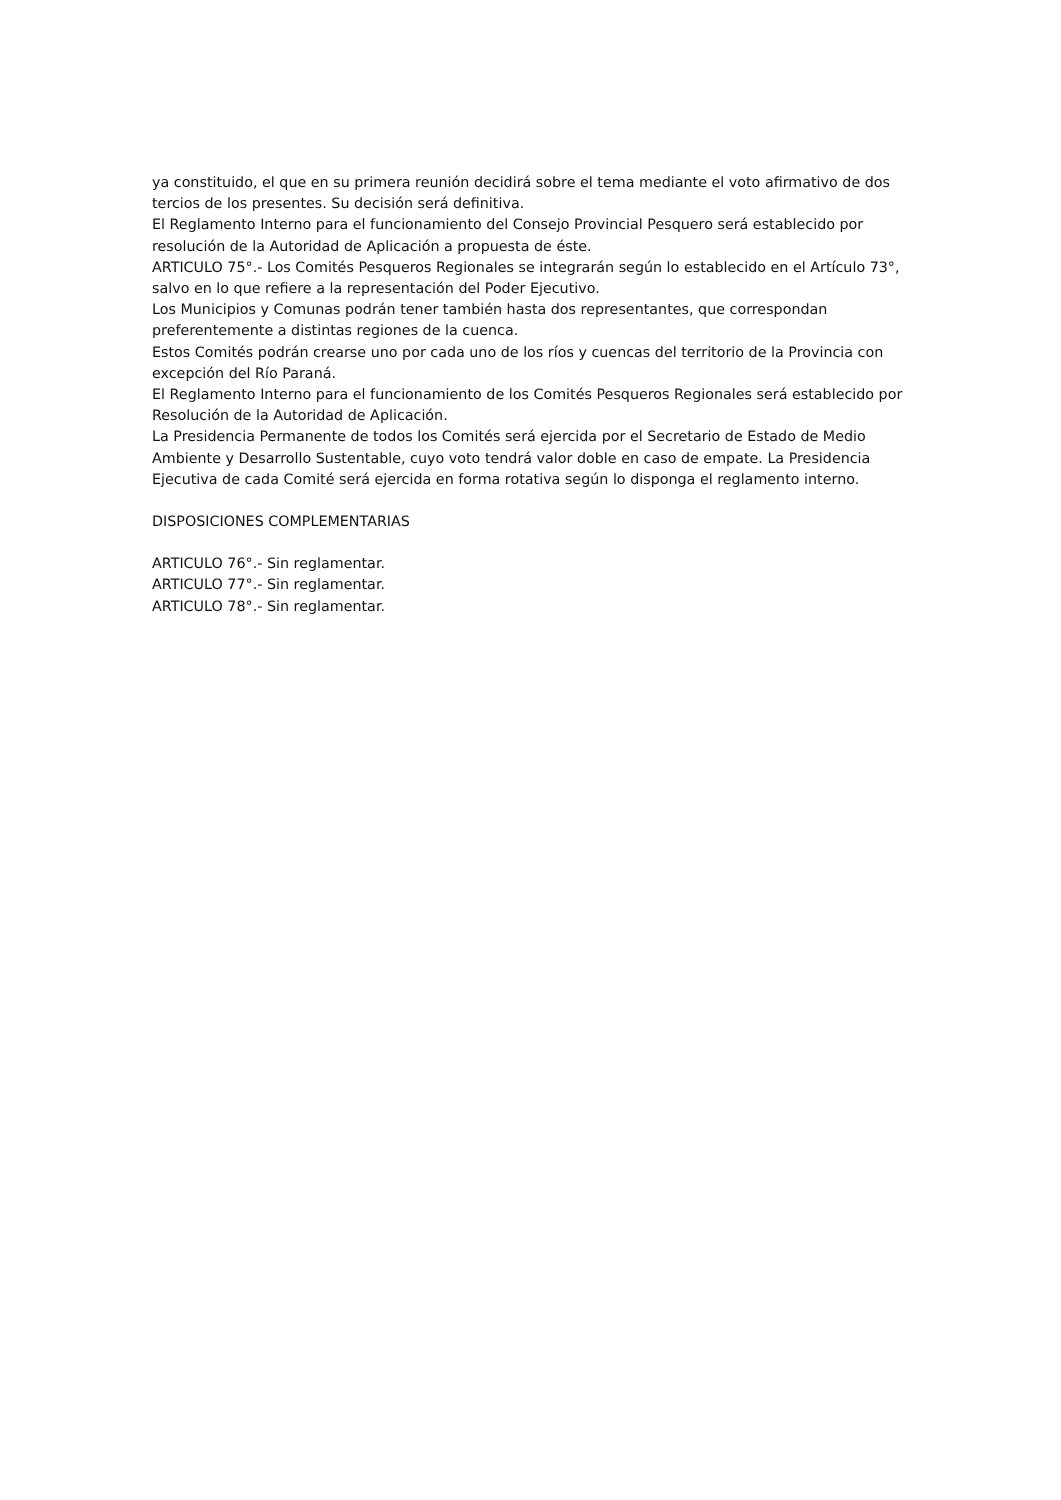ya constituido, el que en su primera reunión decidirá sobre el tema mediante el voto afirmativo de dos tercios de los presentes. Su decisión será definitiva.
El Reglamento Interno para el funcionamiento del Consejo Provincial Pesquero será establecido por resolución de la Autoridad de Aplicación a propuesta de éste.
ARTICULO 75°.- Los Comités Pesqueros Regionales se integrarán según lo establecido en el Artículo 73°, salvo en lo que refiere a la representación del Poder Ejecutivo.
Los Municipios y Comunas podrán tener también hasta dos representantes, que correspondan preferentemente a distintas regiones de la cuenca.
Estos Comités podrán crearse uno por cada uno de los ríos y cuencas del territorio de la Provincia con excepción del Río Paraná.
El Reglamento Interno para el funcionamiento de los Comités Pesqueros Regionales será establecido por Resolución de la Autoridad de Aplicación.
La Presidencia Permanente de todos los Comités será ejercida por el Secretario de Estado de Medio Ambiente y Desarrollo Sustentable, cuyo voto tendrá valor doble en caso de empate. La Presidencia Ejecutiva de cada Comité será ejercida en forma rotativa según lo disponga el reglamento interno.
DISPOSICIONES COMPLEMENTARIAS
ARTICULO 76°.- Sin reglamentar.
ARTICULO 77°.- Sin reglamentar.
ARTICULO 78°.- Sin reglamentar.